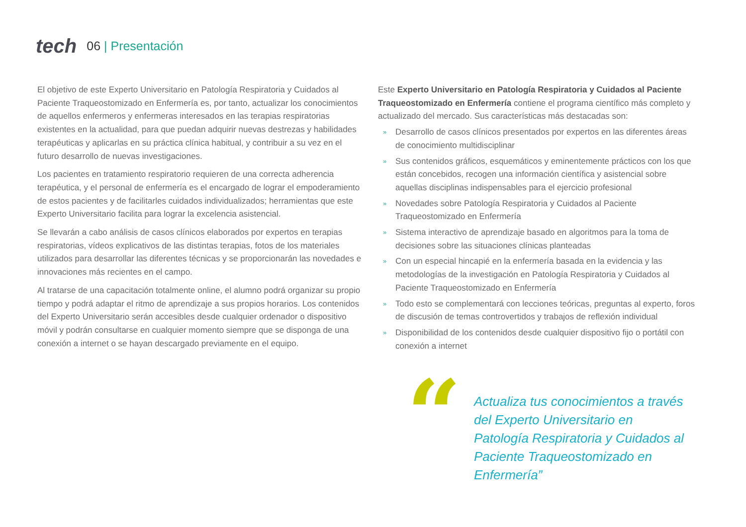tech 06 | Presentación
El objetivo de este Experto Universitario en Patología Respiratoria y Cuidados al Paciente Traqueostomizado en Enfermería es, por tanto, actualizar los conocimientos de aquellos enfermeros y enfermeras interesados en las terapias respiratorias existentes en la actualidad, para que puedan adquirir nuevas destrezas y habilidades terapéuticas y aplicarlas en su práctica clínica habitual, y contribuir a su vez en el futuro desarrollo de nuevas investigaciones.
Los pacientes en tratamiento respiratorio requieren de una correcta adherencia terapéutica, y el personal de enfermería es el encargado de lograr el empoderamiento de estos pacientes y de facilitarles cuidados individualizados; herramientas que este Experto Universitario facilita para lograr la excelencia asistencial.
Se llevarán a cabo análisis de casos clínicos elaborados por expertos en terapias respiratorias, vídeos explicativos de las distintas terapias, fotos de los materiales utilizados para desarrollar las diferentes técnicas y se proporcionarán las novedades e innovaciones más recientes en el campo.
Al tratarse de una capacitación totalmente online, el alumno podrá organizar su propio tiempo y podrá adaptar el ritmo de aprendizaje a sus propios horarios. Los contenidos del Experto Universitario serán accesibles desde cualquier ordenador o dispositivo móvil y podrán consultarse en cualquier momento siempre que se disponga de una conexión a internet o se hayan descargado previamente en el equipo.
Este Experto Universitario en Patología Respiratoria y Cuidados al Paciente Traqueostomizado en Enfermería contiene el programa científico más completo y actualizado del mercado. Sus características más destacadas son:
» Desarrollo de casos clínicos presentados por expertos en las diferentes áreas de conocimiento multidisciplinar
» Sus contenidos gráficos, esquemáticos y eminentemente prácticos con los que están concebidos, recogen una información científica y asistencial sobre aquellas disciplinas indispensables para el ejercicio profesional
» Novedades sobre Patología Respiratoria y Cuidados al Paciente Traqueostomizado en Enfermería
» Sistema interactivo de aprendizaje basado en algoritmos para la toma de decisiones sobre las situaciones clínicas planteadas
» Con un especial hincapié en la enfermería basada en la evidencia y las metodologías de la investigación en Patología Respiratoria y Cuidados al Paciente Traqueostomizado en Enfermería
» Todo esto se complementará con lecciones teóricas, preguntas al experto, foros de discusión de temas controvertidos y trabajos de reflexión individual
» Disponibilidad de los contenidos desde cualquier dispositivo fijo o portátil con conexión a internet
“
Actualiza tus conocimientos a través del Experto Universitario en Patología Respiratoria y Cuidados al Paciente Traqueostomizado en Enfermería”